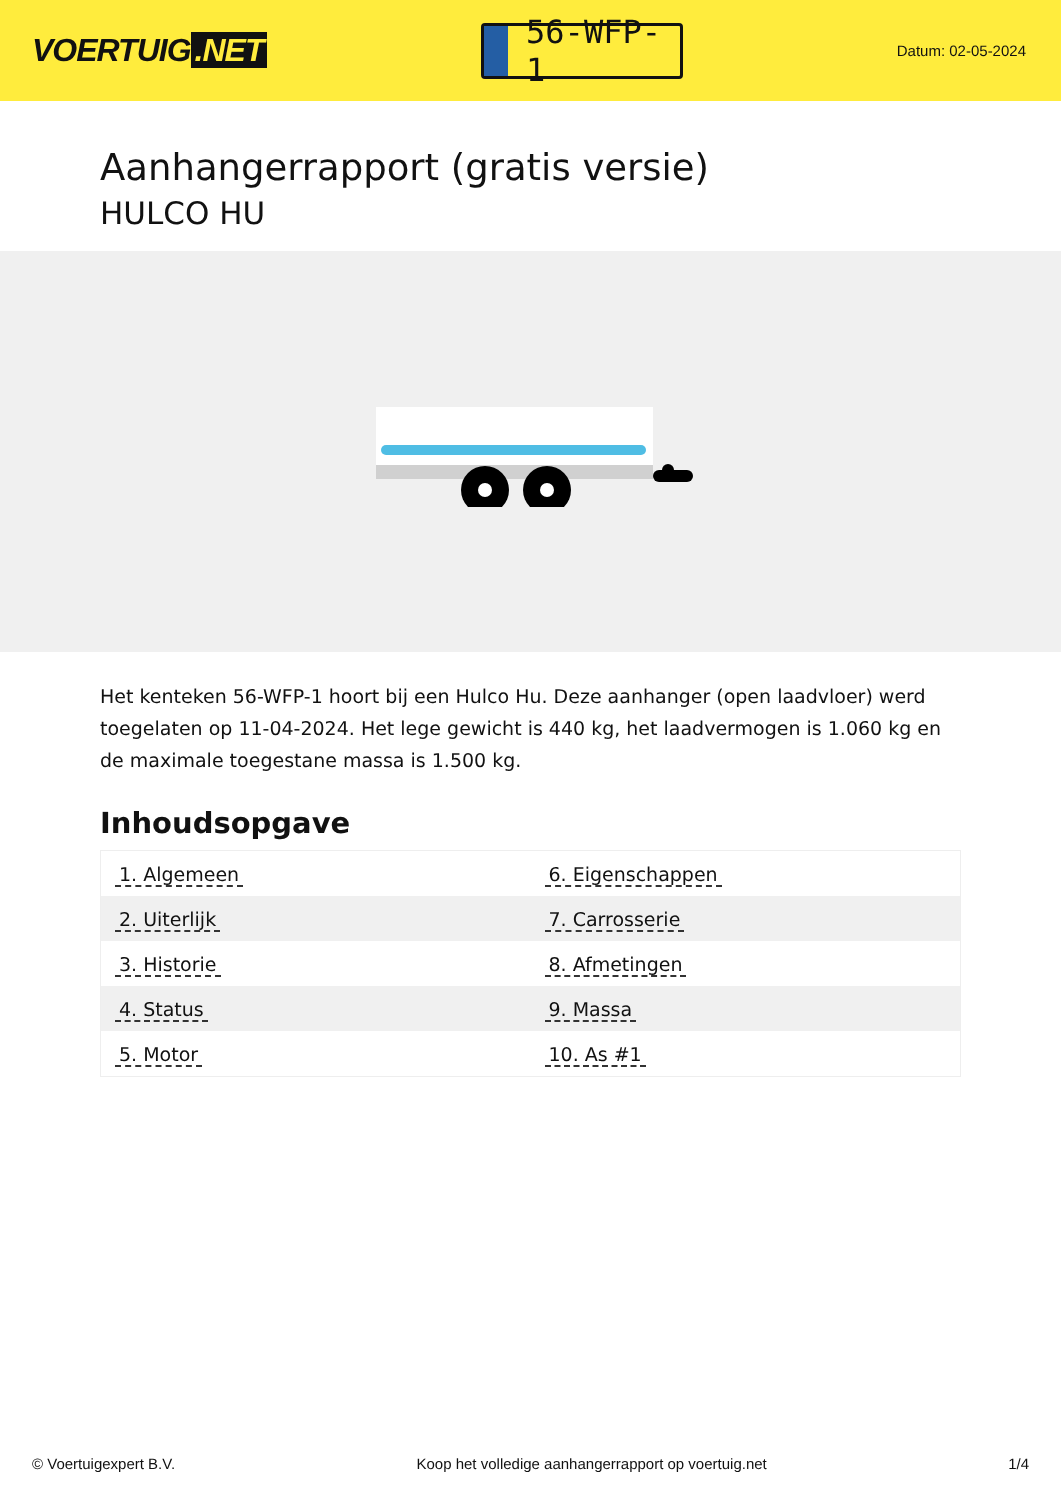VOERTUIG.NET
56-WFP-1
Datum: 02-05-2024
Aanhangerrapport (gratis versie)
HULCO HU
Het kenteken 56-WFP-1 hoort bij een Hulco Hu. Deze aanhanger (open laadvloer) werd toegelaten op 11-04-2024. Het lege gewicht is 440 kg, het laadvermogen is 1.060 kg en de maximale toegestane massa is 1.500 kg.
Inhoudsopgave
| 1. Algemeen | 6. Eigenschappen |
| 2. Uiterlijk | 7. Carrosserie |
| 3. Historie | 8. Afmetingen |
| 4. Status | 9. Massa |
| 5. Motor | 10. As #1 |
© Voertuigexpert B.V. Koop het volledige aanhangerrapport op voertuig.net 1/4